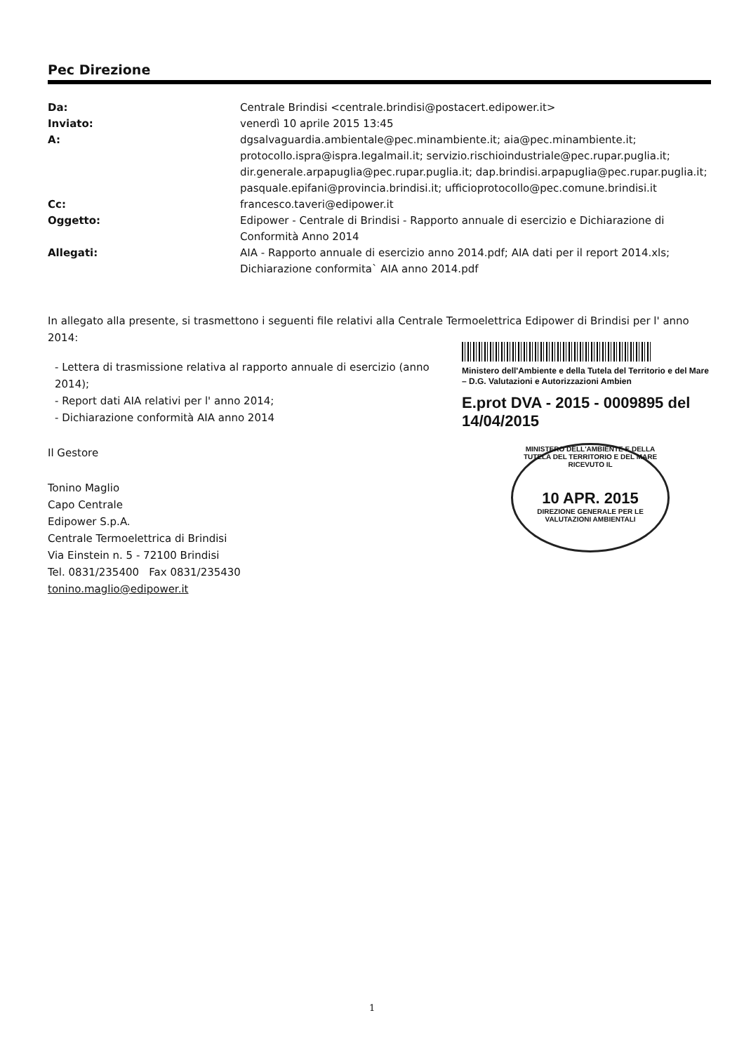Pec Direzione
| Da: | Centrale Brindisi <centrale.brindisi@postacert.edipower.it> |
| Inviato: | venerdì 10 aprile 2015 13:45 |
| A: | dgsalvaguardia.ambientale@pec.minambiente.it; aia@pec.minambiente.it; protocollo.ispra@ispra.legalmail.it; servizio.rischioindustriale@pec.rupar.puglia.it; dir.generale.arpapuglia@pec.rupar.puglia.it; dap.brindisi.arpapuglia@pec.rupar.puglia.it; pasquale.epifani@provincia.brindisi.it; ufficioprotocollo@pec.comune.brindisi.it |
| Cc: | francesco.taveri@edipower.it |
| Oggetto: | Edipower - Centrale di Brindisi - Rapporto annuale di esercizio e Dichiarazione di Conformità Anno 2014 |
| Allegati: | AIA - Rapporto annuale di esercizio anno 2014.pdf; AIA dati per il report 2014.xls; Dichiarazione conformita` AIA anno 2014.pdf |
In allegato alla presente, si trasmettono i seguenti file relativi alla Centrale Termoelettrica Edipower di Brindisi per l' anno 2014:
Ministero dell'Ambiente e della Tutela del Territorio e del Mare – D.G. Valutazioni e Autorizzazioni Ambien
E.prot DVA - 2015 - 0009895 del 14/04/2015
MINISTERO DELL'AMBIENTE E DELLA TUTELA DEL TERRITORIO E DEL MARE
RICEVUTO IL
10 APR. 2015
DIREZIONE GENERALE PER LE VALUTAZIONI AMBIENTALI
- Lettera di trasmissione relativa al rapporto annuale di esercizio (anno 2014);
- Report dati AIA relativi per l' anno 2014;
- Dichiarazione conformità AIA anno 2014
Il Gestore
Tonino Maglio
Capo Centrale
Edipower S.p.A.
Centrale Termoelettrica di Brindisi
Via Einstein n. 5 - 72100 Brindisi
Tel. 0831/235400 Fax 0831/235430
tonino.maglio@edipower.it
1